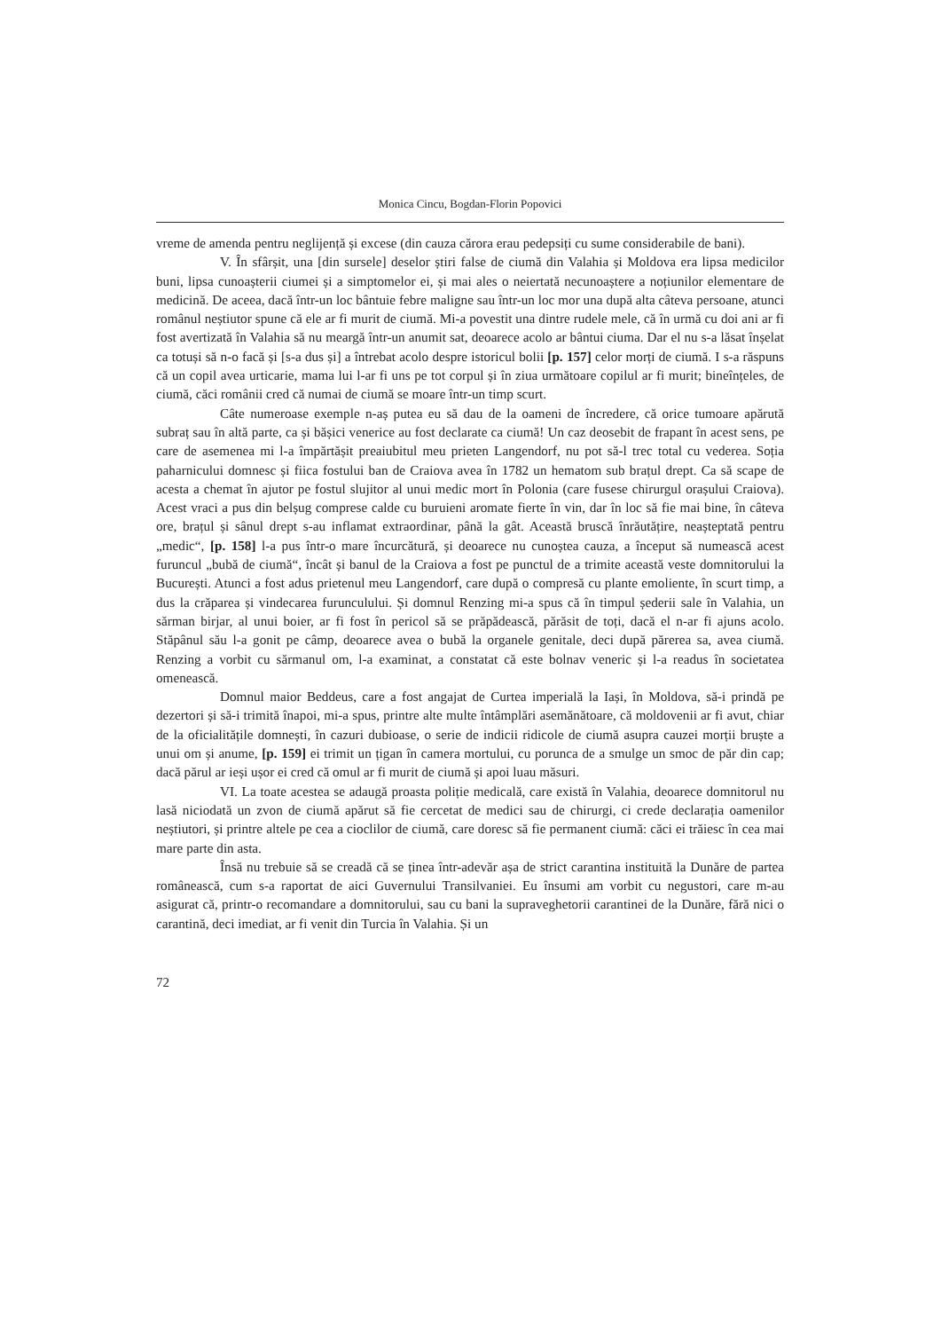Monica Cincu, Bogdan-Florin Popovici
vreme de amenda pentru neglijență și excese (din cauza cărora erau pedepsiți cu sume considerabile de bani).
V. În sfârșit, una [din sursele] deselor știri false de ciumă din Valahia și Moldova era lipsa medicilor buni, lipsa cunoașterii ciumei și a simptomelor ei, și mai ales o neiertată necunoaștere a noțiunilor elementare de medicină. De aceea, dacă într-un loc bântuie febre maligne sau într-un loc mor una după alta câteva persoane, atunci românul neștiutor spune că ele ar fi murit de ciumă. Mi-a povestit una dintre rudele mele, că în urmă cu doi ani ar fi fost avertizată în Valahia să nu meargă într-un anumit sat, deoarece acolo ar bântui ciuma. Dar el nu s-a lăsat înșelat ca totuși să n-o facă și [s-a dus și] a întrebat acolo despre istoricul bolii [p. 157] celor morți de ciumă. I s-a răspuns că un copil avea urticarie, mama lui l-ar fi uns pe tot corpul și în ziua următoare copilul ar fi murit; bineînțeles, de ciumă, căci românii cred că numai de ciumă se moare într-un timp scurt.
Câte numeroase exemple n-aș putea eu să dau de la oameni de încredere, că orice tumoare apărută subraț sau în altă parte, ca și bășici venerice au fost declarate ca ciumă! Un caz deosebit de frapant în acest sens, pe care de asemenea mi l-a împărtășit preaiubitul meu prieten Langendorf, nu pot să-l trec total cu vederea. Soția paharnicului domnesc și fiica fostului ban de Craiova avea în 1782 un hematom sub brațul drept. Ca să scape de acesta a chemat în ajutor pe fostul slujitor al unui medic mort în Polonia (care fusese chirurgul orașului Craiova). Acest vraci a pus din belșug comprese calde cu buruieni aromate fierte în vin, dar în loc să fie mai bine, în câteva ore, brațul și sânul drept s-au inflamat extraordinar, până la gât. Această bruscă înrăutățire, neașteptată pentru „medic“, [p. 158] l-a pus într-o mare încurcătură, și deoarece nu cunoștea cauza, a început să numească acest furuncul „bubă de ciumă“, încât și banul de la Craiova a fost pe punctul de a trimite această veste domnitorului la București. Atunci a fost adus prietenul meu Langendorf, care după o compresă cu plante emoliente, în scurt timp, a dus la crăparea și vindecarea furunculului. Și domnul Renzing mi-a spus că în timpul șederii sale în Valahia, un sărman birjar, al unui boier, ar fi fost în pericol să se prăpădească, părăsit de toți, dacă el n-ar fi ajuns acolo. Stăpânul său l-a gonit pe câmp, deoarece avea o bubă la organele genitale, deci după părerea sa, avea ciumă. Renzing a vorbit cu sărmanul om, l-a examinat, a constatat că este bolnav veneric și l-a readus în societatea omenească.
Domnul maior Beddeus, care a fost angajat de Curtea imperială la Iași, în Moldova, să-i prindă pe dezertori și să-i trimită înapoi, mi-a spus, printre alte multe întâmplări asemănătoare, că moldovenii ar fi avut, chiar de la oficialitățile domnești, în cazuri dubioase, o serie de indicii ridicole de ciumă asupra cauzei morții bruște a unui om și anume, [p. 159] ei trimit un țigan în camera mortului, cu porunca de a smulge un smoc de păr din cap; dacă părul ar ieși ușor ei cred că omul ar fi murit de ciumă și apoi luau măsuri.
VI. La toate acestea se adaugă proasta poliție medicală, care există în Valahia, deoarece domnitorul nu lasă niciodată un zvon de ciumă apărut să fie cercetat de medici sau de chirurgi, ci crede declarația oamenilor neștiutori, și printre altele pe cea a cioclilor de ciumă, care doresc să fie permanent ciumă: căci ei trăiesc în cea mai mare parte din asta.
Însă nu trebuie să se creadă că se ținea într-adevăr așa de strict carantina instituită la Dunăre de partea românească, cum s-a raportat de aici Guvernului Transilvaniei. Eu însumi am vorbit cu negustori, care m-au asigurat că, printr-o recomandare a domnitorului, sau cu bani la supraveghetorii carantinei de la Dunăre, fără nici o carantină, deci imediat, ar fi venit din Turcia în Valahia. Și un
72